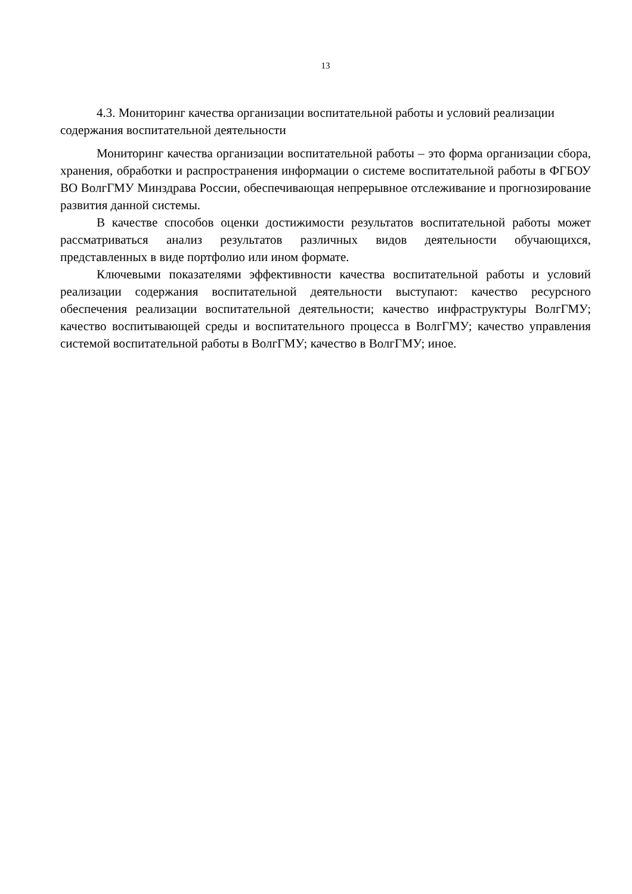13
4.3. Мониторинг качества организации воспитательной работы и условий реализации содержания воспитательной деятельности
Мониторинг качества организации воспитательной работы – это форма организации сбора, хранения, обработки и распространения информации о системе воспитательной работы в ФГБОУ ВО ВолгГМУ Минздрава России, обеспечивающая непрерывное отслеживание и прогнозирование развития данной системы.
В качестве способов оценки достижимости результатов воспитательной работы может рассматриваться анализ результатов различных видов деятельности обучающихся, представленных в виде портфолио или ином формате.
Ключевыми показателями эффективности качества воспитательной работы и условий реализации содержания воспитательной деятельности выступают: качество ресурсного обеспечения реализации воспитательной деятельности; качество инфраструктуры ВолгГМУ; качество воспитывающей среды и воспитательного процесса в ВолгГМУ; качество управления системой воспитательной работы в ВолгГМУ; качество в ВолгГМУ; иное.